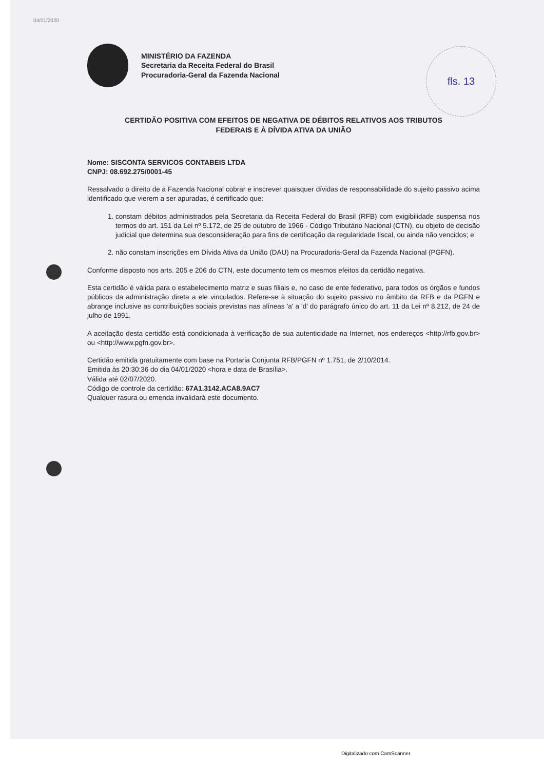04/01/2020
fls. 13
MINISTÉRIO DA FAZENDA
Secretaria da Receita Federal do Brasil
Procuradoria-Geral da Fazenda Nacional
CERTIDÃO POSITIVA COM EFEITOS DE NEGATIVA DE DÉBITOS RELATIVOS AOS TRIBUTOS
FEDERAIS E À DÍVIDA ATIVA DA UNIÃO
Nome: SISCONTA SERVICOS CONTABEIS LTDA
CNPJ: 08.692.275/0001-45
Ressalvado o direito de a Fazenda Nacional cobrar e inscrever quaisquer dívidas de responsabilidade do sujeito passivo acima identificado que vierem a ser apuradas, é certificado que:
1. constam débitos administrados pela Secretaria da Receita Federal do Brasil (RFB) com exigibilidade suspensa nos termos do art. 151 da Lei nº 5.172, de 25 de outubro de 1966 - Código Tributário Nacional (CTN), ou objeto de decisão judicial que determina sua desconsideração para fins de certificação da regularidade fiscal, ou ainda não vencidos; e
2. não constam inscrições em Dívida Ativa da União (DAU) na Procuradoria-Geral da Fazenda Nacional (PGFN).
Conforme disposto nos arts. 205 e 206 do CTN, este documento tem os mesmos efeitos da certidão negativa.
Esta certidão é válida para o estabelecimento matriz e suas filiais e, no caso de ente federativo, para todos os órgãos e fundos públicos da administração direta a ele vinculados. Refere-se à situação do sujeito passivo no âmbito da RFB e da PGFN e abrange inclusive as contribuições sociais previstas nas alíneas 'a' a 'd' do parágrafo único do art. 11 da Lei nº 8.212, de 24 de julho de 1991.
A aceitação desta certidão está condicionada à verificação de sua autenticidade na Internet, nos endereços <http://rfb.gov.br> ou <http://www.pgfn.gov.br>.
Certidão emitida gratuitamente com base na Portaria Conjunta RFB/PGFN nº 1.751, de 2/10/2014.
Emitida às 20:30:36 do dia 04/01/2020 <hora e data de Brasília>.
Válida até 02/07/2020.
Código de controle da certidão: 67A1.3142.ACA8.9AC7
Qualquer rasura ou emenda invalidará este documento.
Digitalizado com CamScanner